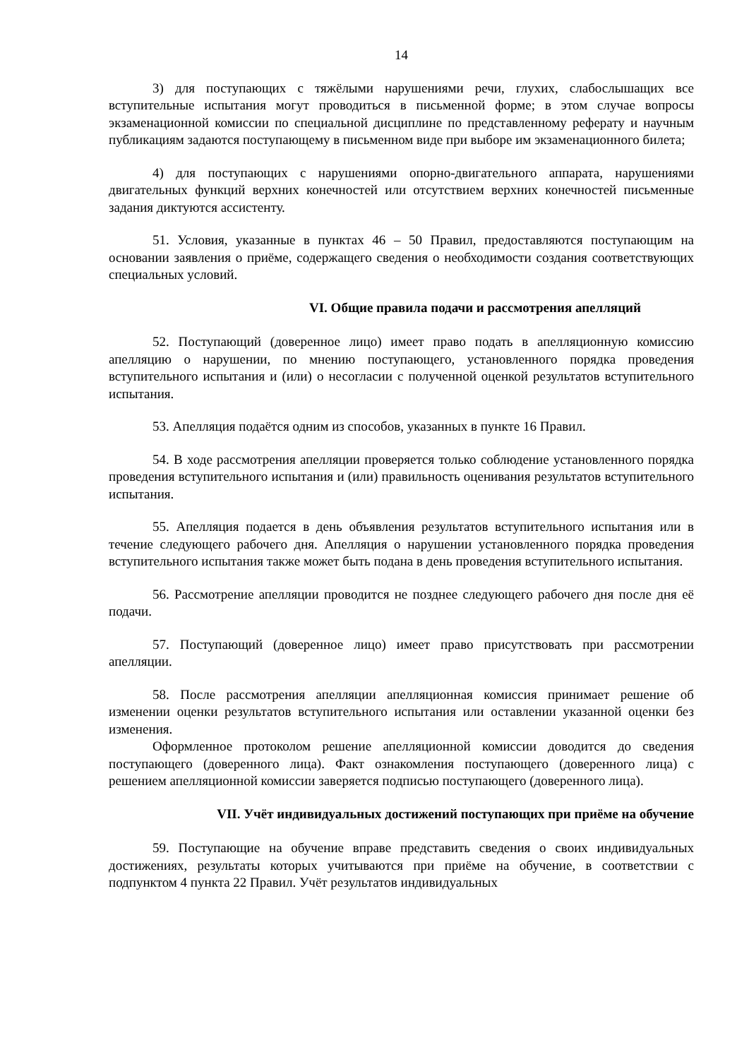14
3) для поступающих с тяжёлыми нарушениями речи, глухих, слабослышащих все вступительные испытания могут проводиться в письменной форме; в этом случае вопросы экзаменационной комиссии по специальной дисциплине по представленному реферату и научным публикациям задаются поступающему в письменном виде при выборе им экзаменационного билета;
4) для поступающих с нарушениями опорно-двигательного аппарата, нарушениями двигательных функций верхних конечностей или отсутствием верхних конечностей письменные задания диктуются ассистенту.
51. Условия, указанные в пунктах 46 – 50 Правил, предоставляются поступающим на основании заявления о приёме, содержащего сведения о необходимости создания соответствующих специальных условий.
VI. Общие правила подачи и рассмотрения апелляций
52. Поступающий (доверенное лицо) имеет право подать в апелляционную комиссию апелляцию о нарушении, по мнению поступающего, установленного порядка проведения вступительного испытания и (или) о несогласии с полученной оценкой результатов вступительного испытания.
53. Апелляция подаётся одним из способов, указанных в пункте 16 Правил.
54. В ходе рассмотрения апелляции проверяется только соблюдение установленного порядка проведения вступительного испытания и (или) правильность оценивания результатов вступительного испытания.
55. Апелляция подается в день объявления результатов вступительного испытания или в течение следующего рабочего дня. Апелляция о нарушении установленного порядка проведения вступительного испытания также может быть подана в день проведения вступительного испытания.
56. Рассмотрение апелляции проводится не позднее следующего рабочего дня после дня её подачи.
57. Поступающий (доверенное лицо) имеет право присутствовать при рассмотрении апелляции.
58. После рассмотрения апелляции апелляционная комиссия принимает решение об изменении оценки результатов вступительного испытания или оставлении указанной оценки без изменения.
Оформленное протоколом решение апелляционной комиссии доводится до сведения поступающего (доверенного лица). Факт ознакомления поступающего (доверенного лица) с решением апелляционной комиссии заверяется подписью поступающего (доверенного лица).
VII. Учёт индивидуальных достижений поступающих при приёме на обучение
59. Поступающие на обучение вправе представить сведения о своих индивидуальных достижениях, результаты которых учитываются при приёме на обучение, в соответствии с подпунктом 4 пункта 22 Правил. Учёт результатов индивидуальных